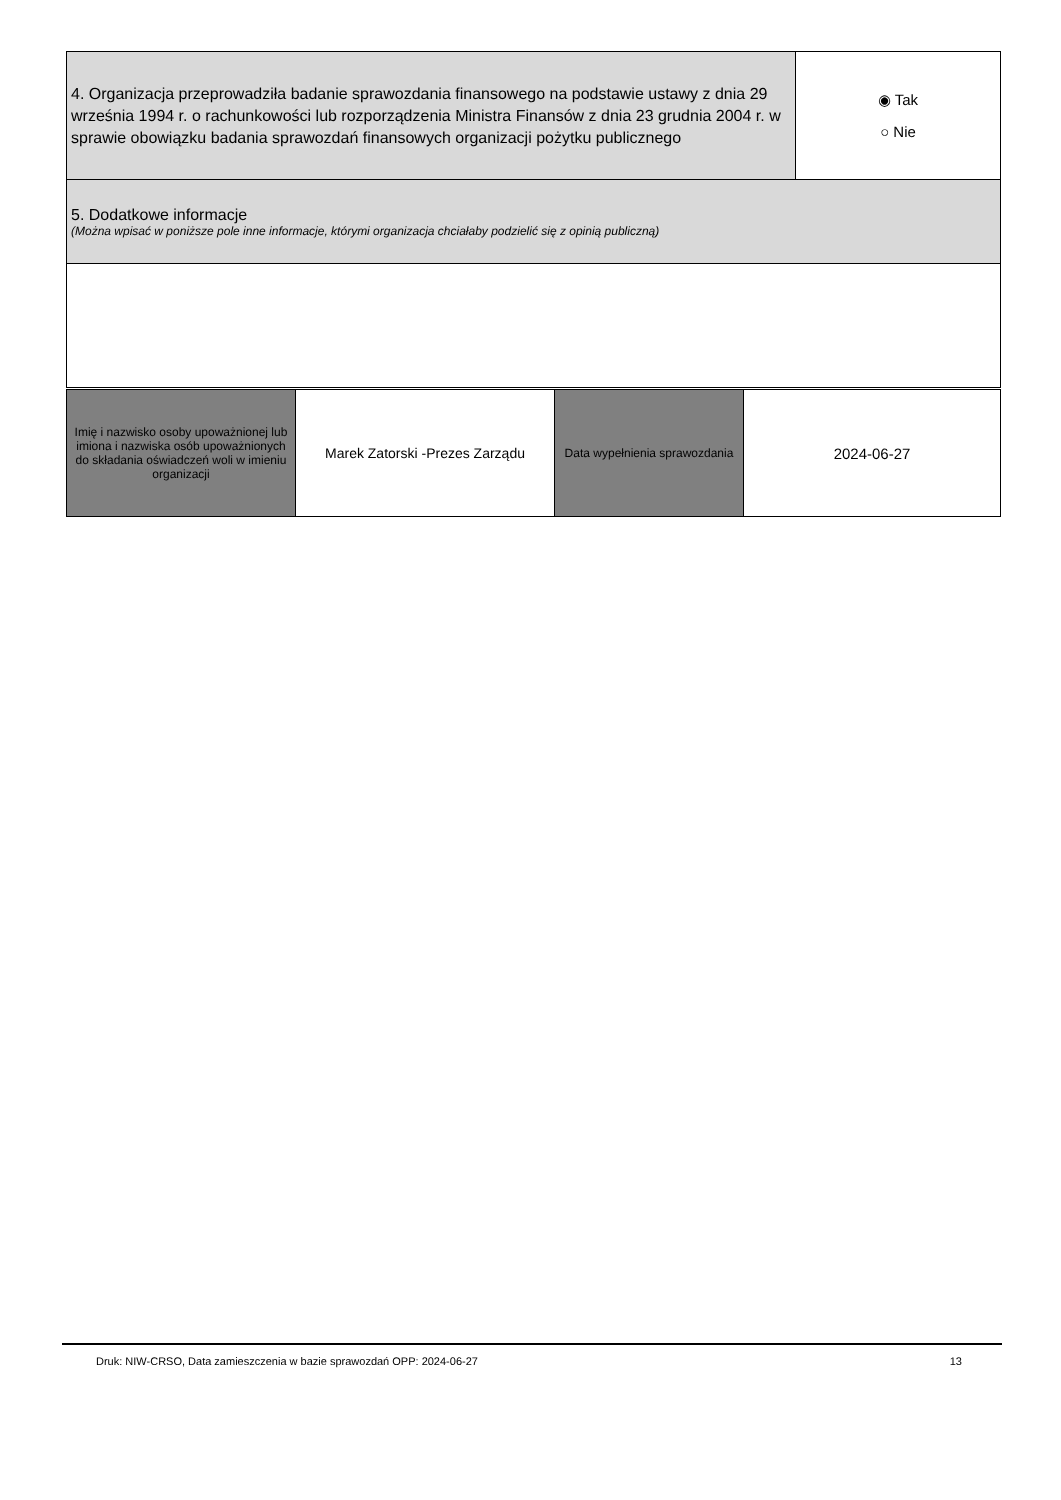| 4. Organizacja przeprowadziła badanie sprawozdania finansowego na podstawie ustawy z dnia 29 września 1994 r. o rachunkowości lub rozporządzenia Ministra Finansów z dnia 23 grudnia 2004 r. w sprawie obowiązku badania sprawozdań finansowych organizacji pożytku publicznego | ◉ Tak ○ Nie |
| 5. Dodatkowe informacje (Można wpisać w poniższe pole inne informacje, którymi organizacja chciałaby podzielić się z opinią publiczną) | |
| Imię i nazwisko osoby upoważnionej lub imiona i nazwiska osób upoważnionych do składania oświadczeń woli w imieniu organizacji | Marek Zatorski -Prezes Zarządu | Data wypełnienia sprawozdania | 2024-06-27 |
Druk: NIW-CRSO, Data zamieszczenia w bazie sprawozdań OPP: 2024-06-27 13